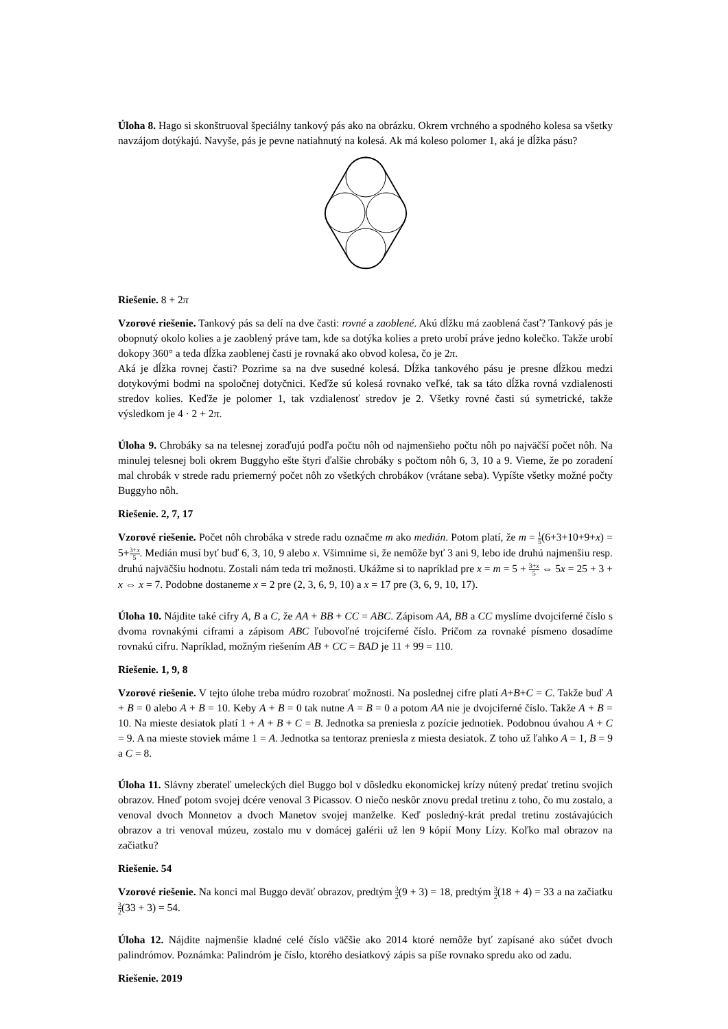Úloha 8. Hago si skonštruoval špeciálny tankový pás ako na obrázku. Okrem vrchného a spodného kolesa sa všetky navzájom dotýkajú. Navyše, pás je pevne natiahnutý na kolesá. Ak má koleso polomer 1, aká je dĺžka pásu?
Riešenie. 8 + 2π
Vzorové riešenie. Tankový pás sa delí na dve časti: rovné a zaoblené. Akú dĺžku má zaoblená časť? Tankový pás je obopnutý okolo kolies a je zaoblený práve tam, kde sa dotýka kolies a preto urobí práve jedno kolečko. Takže urobí dokopy 360° a teda dĺžka zaoblenej časti je rovnaká ako obvod kolesa, čo je 2π.
Aká je dĺžka rovnej časti? Pozrime sa na dve susedné kolesá. Dĺžka tankového pásu je presne dĺžkou medzi dotykovými bodmi na spoločnej dotyčnici. Keďže sú kolesá rovnako veľké, tak sa táto dĺžka rovná vzdialenosti stredov kolies. Keďže je polomer 1, tak vzdialenosť stredov je 2. Všetky rovné časti sú symetrické, takže výsledkom je 4 · 2 + 2π.
Úloha 9. Chrobáky sa na telesnej zoraďujú podľa počtu nôh od najmenšieho počtu nôh po najväčší počet nôh. Na minulej telesnej boli okrem Buggyho ešte štyri ďalšie chrobáky s počtom nôh 6, 3, 10 a 9. Vieme, že po zoradení mal chrobák v strede radu priemerný počet nôh zo všetkých chrobákov (vrátane seba). Vypíšte všetky možné počty Buggyho nôh.
Riešenie. 2, 7, 17
Vzorové riešenie. Počet nôh chrobáka v strede radu označme m ako medián. Potom platí, že m = 1 5(6+3+10+9+x) = 5+3+x 5. Medián musí byť buď 6, 3, 10, 9 alebo x. Všimnime si, že nemôže byť 3 ani 9, lebo ide druhú najmenšiu resp. druhú najväčšiu hodnotu. Zostali nám teda tri možnosti. Ukážme si to napríklad pre x = m = 5 + 3+x 5 ⇔ 5x = 25 + 3 + x ⇔ x = 7. Podobne dostaneme x = 2 pre (2, 3, 6, 9, 10) a x = 17 pre (3, 6, 9, 10, 17).
Úloha 10. Nájdite také cifry A, B a C, že AA + BB + CC = ABC. Zápisom AA, BB a CC myslíme dvojciferné číslo s dvoma rovnakými ciframi a zápisom ABC ľubovoľné trojciferné číslo. Pričom za rovnaké písmeno dosadíme rovnakú cifru. Napríklad, možným riešením AB + CC = BAD je 11 + 99 = 110.
Riešenie. 1, 9, 8
Vzorové riešenie. V tejto úlohe treba múdro rozobrať možnosti. Na poslednej cifre platí A+B+C = C. Takže buď A + B = 0 alebo A + B = 10. Keby A + B = 0 tak nutne A = B = 0 a potom AA nie je dvojciferné číslo. Takže A + B = 10. Na mieste desiatok platí 1 + A + B + C = B. Jednotka sa preniesla z pozície jednotiek. Podobnou úvahou A + C = 9. A na mieste stoviek máme 1 = A. Jednotka sa tentoraz preniesla z miesta desiatok. Z toho už ľahko A = 1, B = 9 a C = 8.
Úloha 11. Slávny zberateľ umeleckých diel Buggo bol v dôsledku ekonomickej krízy nútený predať tretinu svojich obrazov. Hneď potom svojej dcére venoval 3 Picassov. O niečo neskôr znovu predal tretinu z toho, čo mu zostalo, a venoval dvoch Monnetov a dvoch Manetov svojej manželke. Keď posledný-krát predal tretinu zostávajúcich obrazov a tri venoval múzeu, zostalo mu v domácej galérii už len 9 kópií Mony Lízy. Koľko mal obrazov na začiatku?
Riešenie. 54
Vzorové riešenie. Na konci mal Buggo deväť obrazov, predtým 3 2(9 + 3) = 18, predtým 3 2(18 + 4) = 33 a na začiatku 3 2(33 + 3) = 54.
Úloha 12. Nájdite najmenšie kladné celé číslo väčšie ako 2014 ktoré nemôže byť zapísané ako súčet dvoch palindrómov. Poznámka: Palindróm je číslo, ktorého desiatkový zápis sa píše rovnako spredu ako od zadu.
Riešenie. 2019